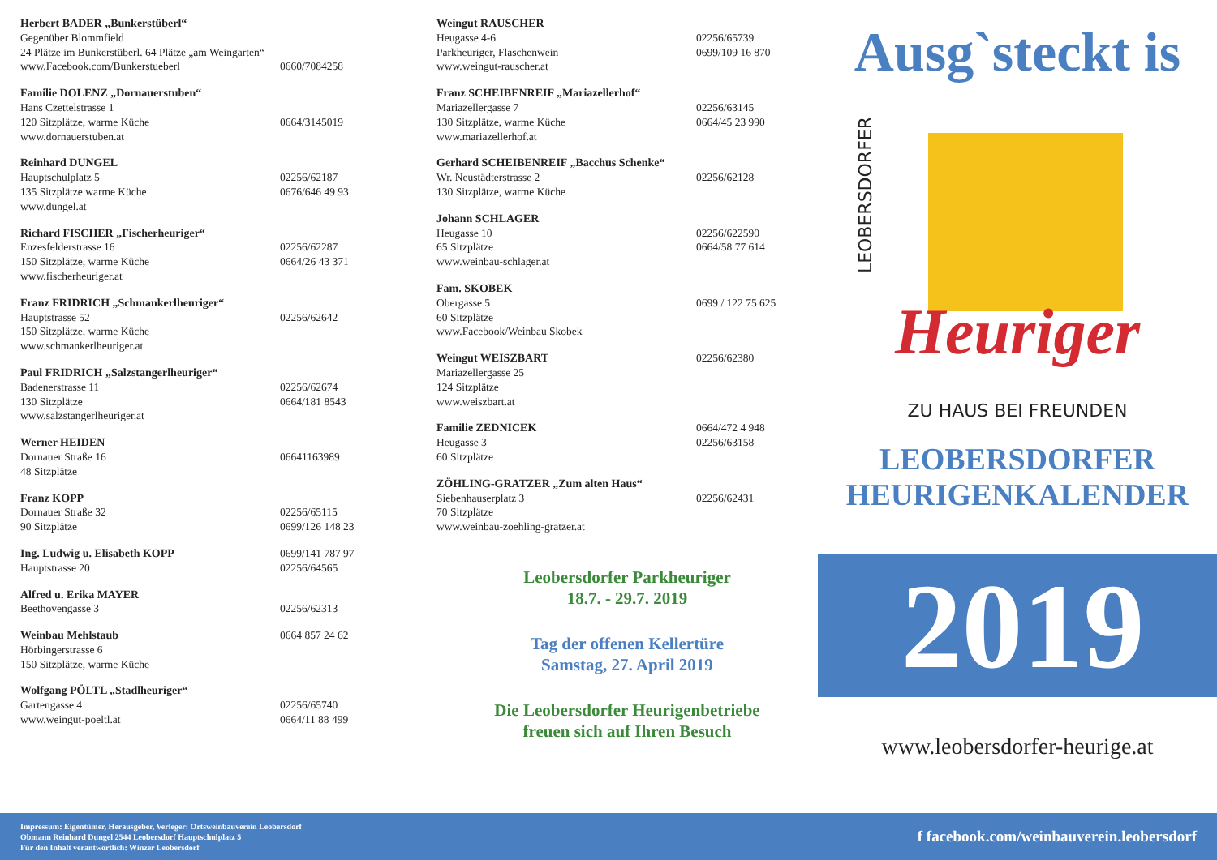Herbert BADER „Bunkerstüberl“
Gegenüber Blommfield
24 Plätze im Bunkerstüberl. 64 Plätze „am Weingarten“
www.Facebook.com/Bunkerstueberl 0660/7084258
Familie DOLENZ „Dornauerstuben“
Hans Czettelstrasse 1
120 Sitzplätze, warme Küche 0664/3145019
www.dornauerstuben.at
Reinhard DUNGEL
Hauptschulplatz 5 02256/62187
135 Sitzplätze warme Küche 0676/646 49 93
www.dungel.at
Richard FISCHER „Fischerheuriger“
Enzesfelderstrasse 16 02256/62287
150 Sitzplätze, warme Küche 0664/26 43 371
www.fischerheuriger.at
Franz FRIDRICH „Schmankerlheuriger“
Hauptstrasse 52 02256/62642
150 Sitzplätze, warme Küche
www.schmankerlheuriger.at
Paul FRIDRICH „Salzstangerlheuriger“
Badenerstrasse 11 02256/62674
130 Sitzplätze 0664/181 8543
www.salzstangerlheuriger.at
Werner HEIDEN
Dornauer Straße 16 06641163989
48 Sitzplätze
Franz KOPP
Dornauer Straße 32 02256/65115
90 Sitzplätze 0699/126 148 23
Ing. Ludwig u. Elisabeth KOPP 0699/141 787 97
Hauptstrasse 20 02256/64565
Alfred u. Erika MAYER
Beethovengasse 3 02256/62313
Weinbau Mehlstaub 0664 857 24 62
Hörbingerstrasse 6
150 Sitzplätze, warme Küche
Wolfgang PÖLTL „Stadlheuriger“
Gartengasse 4 02256/65740
www.weingut-poeltl.at 0664/11 88 499
Weingut RAUSCHER
Heugasse 4-6 02256/65739
Parkheuriger, Flaschenwein 0699/109 16 870
www.weingut-rauscher.at
Franz SCHEIBENREIF „Mariazellerhof“
Mariazellergasse 7 02256/63145
130 Sitzplätze, warme Küche 0664/45 23 990
www.mariazellerhof.at
Gerhard SCHEIBENREIF „Bacchus Schenke“
Wr. Neustädterstrasse 2 02256/62128
130 Sitzplätze, warme Küche
Johann SCHLAGER
Heugasse 10 02256/622590
65 Sitzplätze 0664/58 77 614
www.weinbau-schlager.at
Fam. SKOBEK
Obergasse 5 0699 / 122 75 625
60 Sitzplätze
www.Facebook/Weinbau Skobek
Weingut WEISZBART 02256/62380
Mariazellergasse 25
124 Sitzplätze
www.weiszbart.at
Familie ZEDNICEK 0664/472 4 948
Heugasse 3 02256/63158
60 Sitzplätze
ZÖHLING-GRATZER „Zum alten Haus“
Siebenhauserplatz 3 02256/62431
70 Sitzplätze
www.weinbau-zoehling-gratzer.at
Leobersdorfer Parkheuriger
18.7. - 29.7. 2019
Tag der offenen Kellertüre
Samstag, 27. April 2019
Die Leobersdorfer Heurigenbetriebe
freuen sich auf Ihren Besuch
Ausg`steckt is
LEOBERSDORFER
Heuriger
ZU HAUS BEI FREUNDEN
LEOBERSDORFER
HEURIGENKALENDER
2019
www.leobersdorfer-heurige.at
Impressum: Eigentümer, Herausgeber, Verleger: Ortsweinbauverein Leobersdorf
Obmann Reinhard Dungel 2544 Leobersdorf Hauptschulplatz 5
Für den Inhalt verantwortlich: Winzer Leobersdorf
f facebook.com/weinbauverein.leobersdorf